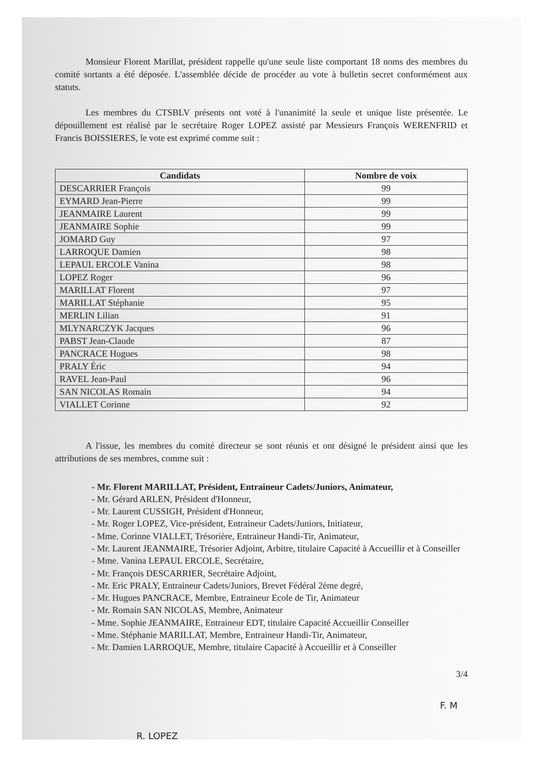Monsieur Florent Marillat, président rappelle qu'une seule liste comportant 18 noms des membres du comité sortants a été déposée. L'assemblée décide de procéder au vote à bulletin secret conformément aux statuts.
Les membres du CTSBLV présents ont voté à l'unanimité la seule et unique liste présentée. Le dépouillement est réalisé par le secrétaire Roger LOPEZ assisté par Messieurs François WERENFRID et Francis BOISSIERES, le vote est exprimé comme suit :
| Candidats | Nombre de voix |
| --- | --- |
| DESCARRIER François | 99 |
| EYMARD Jean-Pierre | 99 |
| JEANMAIRE Laurent | 99 |
| JEANMAIRE Sophie | 99 |
| JOMARD Guy | 97 |
| LARROQUE Damien | 98 |
| LEPAUL ERCOLE Vanina | 98 |
| LOPEZ Roger | 96 |
| MARILLAT Florent | 97 |
| MARILLAT Stéphanie | 95 |
| MERLIN Lilian | 91 |
| MLYNARCZYK Jacques | 96 |
| PABST Jean-Claude | 87 |
| PANCRACE Hugues | 98 |
| PRALY Éric | 94 |
| RAVEL Jean-Paul | 96 |
| SAN NICOLAS Romain | 94 |
| VIALLET Corinne | 92 |
A l'issue, les membres du comité directeur se sont réunis et ont désigné le président ainsi que les attributions de ses membres, comme suit :
- Mr. Florent MARILLAT, Président, Entraineur Cadets/Juniors, Animateur,
- Mr. Gérard ARLEN, Président d'Honneur,
- Mr. Laurent CUSSIGH, Président d'Honneur,
- Mr. Roger LOPEZ, Vice-président, Entraineur Cadets/Juniors, Initiateur,
- Mme. Corinne VIALLET, Trésorière, Entraineur Handi-Tir, Animateur,
- Mr. Laurent JEANMAIRE, Trésorier Adjoint, Arbitre, titulaire Capacité à Accueillir et à Conseiller
- Mme. Vanina LEPAUL ERCOLE, Secrétaire,
- Mr. François DESCARRIER, Secrétaire Adjoint,
- Mr. Eric PRALY, Entraineur Cadets/Juniors, Brevet Fédéral 2ème degré,
- Mr. Hugues PANCRACE, Membre, Entraineur Ecole de Tir, Animateur
- Mr. Romain SAN NICOLAS, Membre, Animateur
- Mme. Sophie JEANMAIRE, Entraineur EDT, titulaire Capacité Accueillir Conseiller
- Mme. Stéphanie MARILLAT, Membre, Entraineur Handi-Tir, Animateur,
- Mr. Damien LARROQUE, Membre, titulaire Capacité à Accueillir et à Conseiller
3/4
R. LOPEZ F. M